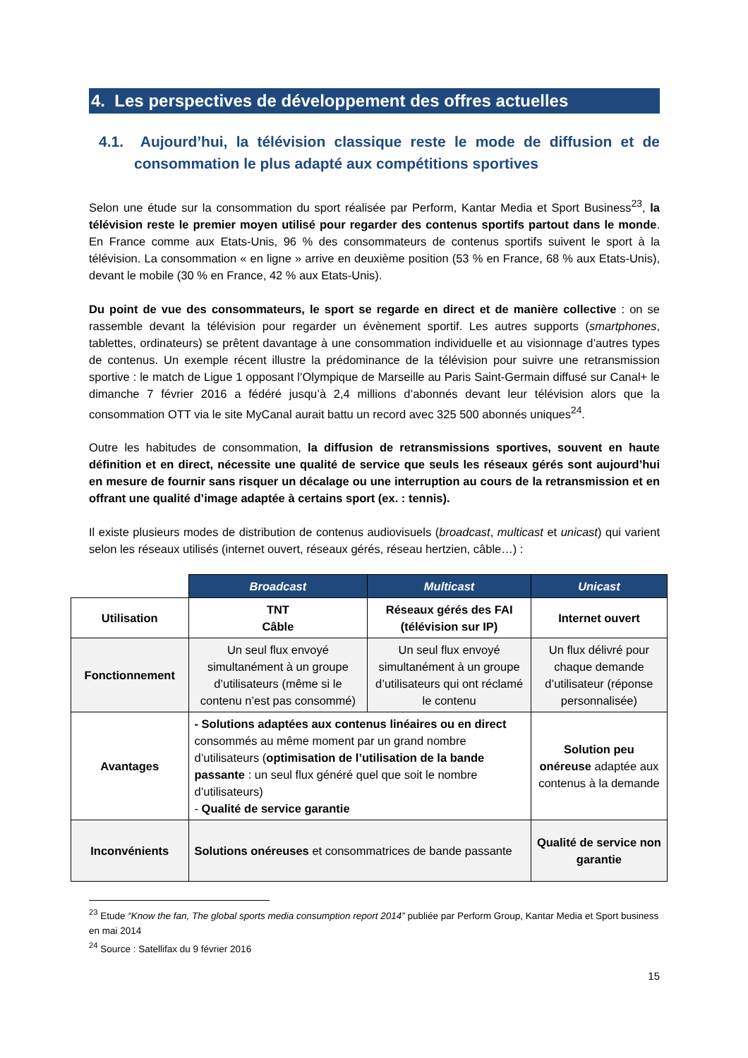4. Les perspectives de développement des offres actuelles
4.1. Aujourd’hui, la télévision classique reste le mode de diffusion et de consommation le plus adapté aux compétitions sportives
Selon une étude sur la consommation du sport réalisée par Perform, Kantar Media et Sport Business<sup>23</sup>, la télévision reste le premier moyen utilisé pour regarder des contenus sportifs partout dans le monde. En France comme aux Etats-Unis, 96 % des consommateurs de contenus sportifs suivent le sport à la télévision. La consommation « en ligne » arrive en deuxième position (53 % en France, 68 % aux Etats-Unis), devant le mobile (30 % en France, 42 % aux Etats-Unis).
Du point de vue des consommateurs, le sport se regarde en direct et de manière collective : on se rassemble devant la télévision pour regarder un évènement sportif. Les autres supports (smartphones, tablettes, ordinateurs) se prêtent davantage à une consommation individuelle et au visionnage d’autres types de contenus. Un exemple récent illustre la prédominance de la télévision pour suivre une retransmission sportive : le match de Ligue 1 opposant l’Olympique de Marseille au Paris Saint-Germain diffusé sur Canal+ le dimanche 7 février 2016 a fédéré jusqu’à 2,4 millions d’abonnés devant leur télévision alors que la consommation OTT via le site MyCanal aurait battu un record avec 325 500 abonnés uniques<sup>24</sup>.
Outre les habitudes de consommation, la diffusion de retransmissions sportives, souvent en haute définition et en direct, nécessite une qualité de service que seuls les réseaux gérés sont aujourd’hui en mesure de fournir sans risquer un décalage ou une interruption au cours de la retransmission et en offrant une qualité d’image adaptée à certains sport (ex. : tennis).
Il existe plusieurs modes de distribution de contenus audiovisuels (broadcast, multicast et unicast) qui varient selon les réseaux utilisés (internet ouvert, réseaux gérés, réseau hertzien, câble…) :
| | Broadcast | Multicast | Unicast |
| Utilisation | TNT Câble | Réseaux gérés des FAI (télévision sur IP) | Internet ouvert |
| Fonctionnement | Un seul flux envoyé simultanément à un groupe d’utilisateurs (même si le contenu n’est pas consommé) | Un seul flux envoyé simultanément à un groupe d’utilisateurs qui ont réclamé le contenu | Un flux délivré pour chaque demande d’utilisateur (réponse personnalisée) |
| Avantages | - Solutions adaptées aux contenus linéaires ou en direct consommés au même moment par un grand nombre d’utilisateurs ( optimisation de l’utilisation de la bande passante : un seul flux généré quel que soit le nombre d’utilisateurs) - Qualité de service garantie | | Solution peu onéreuse adaptée aux contenus à la demande |
| Inconvénients | Solutions onéreuses et consommatrices de bande passante | | Qualité de service non garantie |
<sup>23</sup> Etude “Know the fan, The global sports media consumption report 2014” publiée par Perform Group, Kantar Media et Sport business en mai 2014
<sup>24</sup> Source : Satellifax du 9 février 2016
15